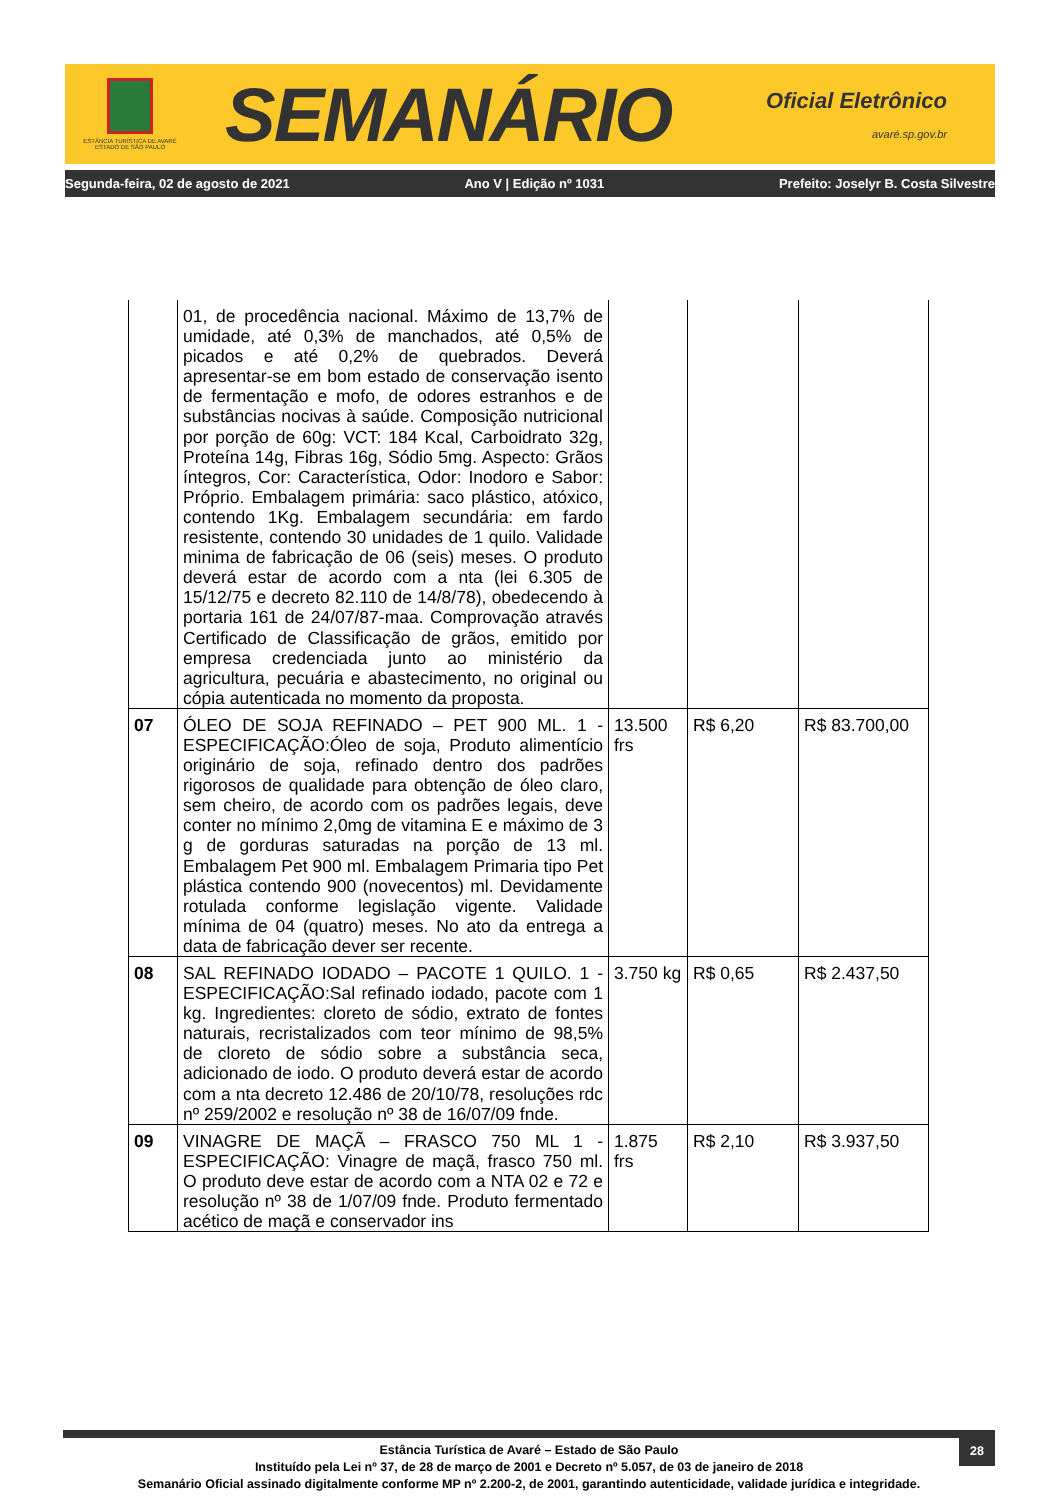ESTÂNCIA TURÍSTICA DE AVARÉ
ESTADO DE SÃO PAULO
SEMANÁRIO
Oficial Eletrônico
avaré.sp.gov.br
Segunda-feira, 02 de agosto de 2021 Ano V | Edição nº 1031 Prefeito: Joselyr B. Costa Silvestre
| | 01, de procedência nacional. Máximo de 13,7% de umidade, até 0,3% de manchados, até 0,5% de picados e até 0,2% de quebrados. Deverá apresentar-se em bom estado de conservação isento de fermentação e mofo, de odores estranhos e de substâncias nocivas à saúde. Composição nutricional por porção de 60g: VCT: 184 Kcal, Carboidrato 32g, Proteína 14g, Fibras 16g, Sódio 5mg. Aspecto: Grãos íntegros, Cor: Característica, Odor: Inodoro e Sabor: Próprio. Embalagem primária: saco plástico, atóxico, contendo 1Kg. Embalagem secundária: em fardo resistente, contendo 30 unidades de 1 quilo. Validade minima de fabricação de 06 (seis) meses. O produto deverá estar de acordo com a nta (lei 6.305 de 15/12/75 e decreto 82.110 de 14/8/78), obedecendo à portaria 161 de 24/07/87-maa. Comprovação através Certificado de Classificação de grãos, emitido por empresa credenciada junto ao ministério da agricultura, pecuária e abastecimento, no original ou cópia autenticada no momento da proposta. | | | |
| 07 | ÓLEO DE SOJA REFINADO – PET 900 ML. 1 - ESPECIFICAÇÃO:Óleo de soja, Produto alimentício originário de soja, refinado dentro dos padrões rigorosos de qualidade para obtenção de óleo claro, sem cheiro, de acordo com os padrões legais, deve conter no mínimo 2,0mg de vitamina E e máximo de 3 g de gorduras saturadas na porção de 13 ml. Embalagem Pet 900 ml. Embalagem Primaria tipo Pet plástica contendo 900 (novecentos) ml. Devidamente rotulada conforme legislação vigente. Validade mínima de 04 (quatro) meses. No ato da entrega a data de fabricação dever ser recente. | 13.500 frs | R$ 6,20 | R$ 83.700,00 |
| 08 | SAL REFINADO IODADO – PACOTE 1 QUILO. 1 - ESPECIFICAÇÃO:Sal refinado iodado, pacote com 1 kg. Ingredientes: cloreto de sódio, extrato de fontes naturais, recristalizados com teor mínimo de 98,5% de cloreto de sódio sobre a substância seca, adicionado de iodo. O produto deverá estar de acordo com a nta decreto 12.486 de 20/10/78, resoluções rdc nº 259/2002 e resolução nº 38 de 16/07/09 fnde. | 3.750 kg | R$ 0,65 | R$ 2.437,50 |
| 09 | VINAGRE DE MAÇÃ – FRASCO 750 ML 1 - ESPECIFICAÇÃO: Vinagre de maçã, frasco 750 ml. O produto deve estar de acordo com a NTA 02 e 72 e resolução nº 38 de 1/07/09 fnde. Produto fermentado acético de maçã e conservador ins | 1.875 frs | R$ 2,10 | R$ 3.937,50 |
28
Estância Turística de Avaré – Estado de São Paulo
Instituído pela Lei nº 37, de 28 de março de 2001 e Decreto nº 5.057, de 03 de janeiro de 2018
Semanário Oficial assinado digitalmente conforme MP nº 2.200-2, de 2001, garantindo autenticidade, validade jurídica e integridade.